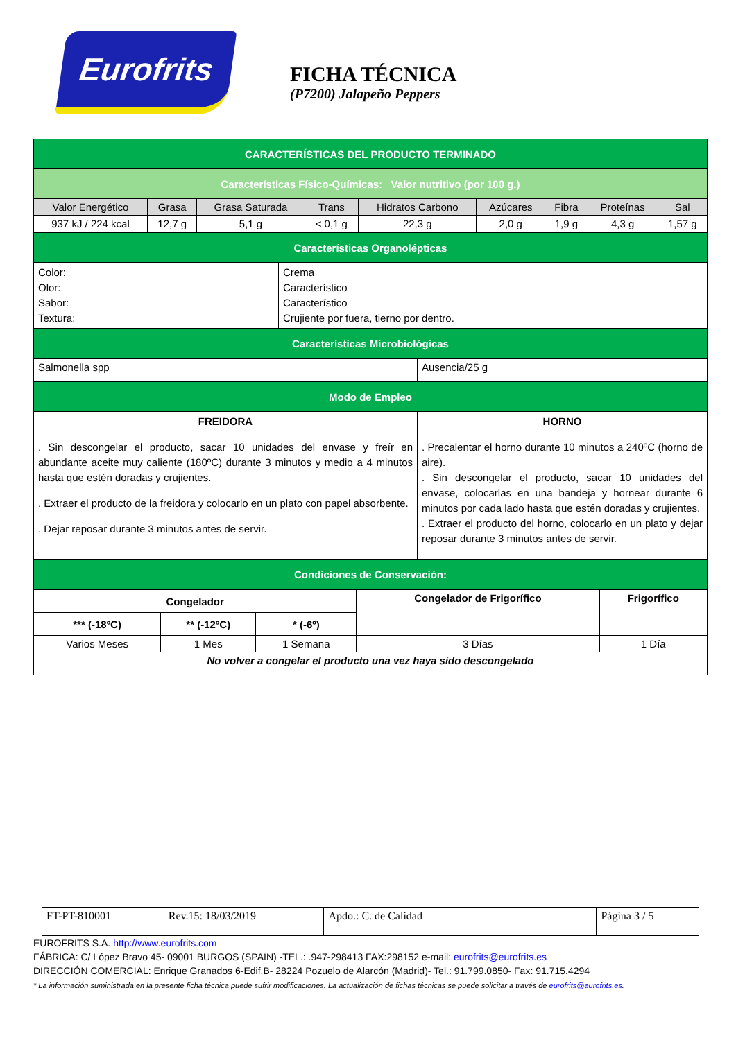Eurofrits
FICHA TÉCNICA
(P7200) Jalapeño Peppers
| CARACTERÍSTICAS DEL PRODUCTO TERMINADO | | | | | | | | |
| Características Físico-Químicas: Valor nutritivo (por 100 g.) | | | | | | | | |
| Valor Energético | Grasa | Grasa Saturada | Trans | Hidratos Carbono | Azúcares | Fibra | Proteínas | Sal |
| 937 kJ / 224 kcal | 12,7 g | 5,1 g | < 0,1 g | 22,3 g | 2,0 g | 1,9 g | 4,3 g | 1,57 g |
| Características Organolépticas | |
| Color: Olor: Sabor: Textura: | Crema Característico Característico Crujiente por fuera, tierno por dentro. |
| Características Microbiológicas | |
| Salmonella spp | Ausencia/25 g |
| Modo de Empleo | |
| FREIDORA . Sin descongelar el producto, sacar 10 unidades del envase y freír en abundante aceite muy caliente (180ºC) durante 3 minutos y medio a 4 minutos hasta que estén doradas y crujientes. . Extraer el producto de la freidora y colocarlo en un plato con papel absorbente. . Dejar reposar durante 3 minutos antes de servir. | HORNO . Precalentar el horno durante 10 minutos a 240ºC (horno de aire). . Sin descongelar el producto, sacar 10 unidades del envase, colocarlas en una bandeja y hornear durante 6 minutos por cada lado hasta que estén doradas y crujientes. . Extraer el producto del horno, colocarlo en un plato y dejar reposar durante 3 minutos antes de servir. |
| Condiciones de Conservación: | |
| Congelador | | | Congelador de Frigorífico | Frigorífico |
| --- | --- | --- | --- | --- |
| *** (-18ºC) | ** (-12ºC) | * (-6º) | | |
| Varios Meses | 1 Mes | 1 Semana | 3 Días | 1 Día |
| No volver a congelar el producto una vez haya sido descongelado | | | | |
| FT-PT-810001 | Rev.15: 18/03/2019 | Apdo.: C. de Calidad | Página 3 / 5 |
EUROFRITS S.A. http://www.eurofrits.com
FÁBRICA: C/ López Bravo 45- 09001 BURGOS (SPAIN) -TEL.: .947-298413 FAX:298152 e-mail: eurofrits@eurofrits.es
DIRECCIÓN COMERCIAL: Enrique Granados 6-Edif.B- 28224 Pozuelo de Alarcón (Madrid)- Tel.: 91.799.0850- Fax: 91.715.4294
* La información suministrada en la presente ficha técnica puede sufrir modificaciones. La actualización de fichas técnicas se puede solicitar a través de eurofrits@eurofrits.es.